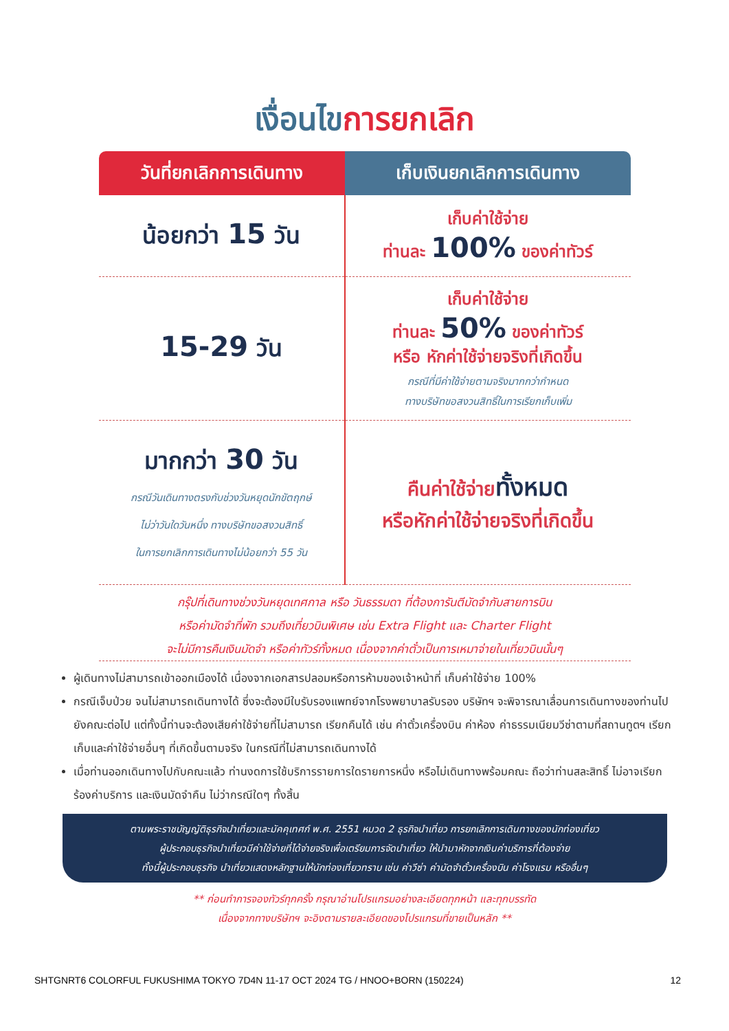เงื่อนไขการยกเลิก
| วันที่ยกเลิกการเดินทาง | เก็บเงินยกเลิกการเดินทาง |
| --- | --- |
| น้อยกว่า 15 วัน | เก็บค่าใช้จ่าย ท่านละ 100% ของค่าทัวร์ |
| 15-29 วัน | เก็บค่าใช้จ่าย ท่านละ 50% ของค่าทัวร์ หรือ หักค่าใช้จ่ายจริงที่เกิดขึ้น กรณีที่มีค่าใช้จ่ายตามจริงมากกว่ากำหนด ทางบริษัทขอสงวนสิทธิ์ในการเรียกเก็บเพิ่ม |
| มากกว่า 30 วัน กรณีวันเดินทางตรงกับช่วงวันหยุดนักขัตฤกษ์ ไม่ว่าวันใดวันหนึ่ง ทางบริษัทขอสงวนสิทธิ์ ในการยกเลิกการเดินทางไม่น้อยกว่า 55 วัน | คืนค่าใช้จ่าย ทั้งหมด หรือหักค่าใช้จ่ายจริงที่เกิดขึ้น |
กรุ๊ปที่เดินทางช่วงวันหยุดเทศกาล หรือ วันธรรมดา ที่ต้องการันตีมัดจำกับสายการบิน
หรือค่ามัดจำที่พัก รวมถึงเที่ยวบินพิเศษ เช่น Extra Flight และ Charter Flight
จะไม่มีการคืนเงินมัดจำ หรือค่าทัวร์ทั้งหมด เนื่องจากค่าตั๋วเป็นการเหมาจ่ายในเที่ยวบินนั้นๆ
ผู้เดินทางไม่สามารถเข้าออกเมืองได้ เนื่องจากเอกสารปลอมหรือการห้ามของเจ้าหน้าที่ เก็บค่าใช้จ่าย 100%
กรณีเจ็บป่วย จนไม่สามารถเดินทางได้ ซึ่งจะต้องมีใบรับรองแพทย์จากโรงพยาบาลรับรอง บริษัทฯ จะพิจารณาเลื่อนการเดินทางของท่านไปยังคณะต่อไป แต่ทั้งนี้ท่านจะต้องเสียค่าใช้จ่ายที่ไม่สามารถ เรียกคืนได้ เช่น ค่าตั๋วเครื่องบิน ค่าห้อง ค่าธรรมเนียมวีซ่าตามที่สถานทูตฯ เรียกเก็บและค่าใช้จ่ายอื่นๆ ที่เกิดขึ้นตามจริง ในกรณีที่ไม่สามารถเดินทางได้
เมื่อท่านออกเดินทางไปกับคณะแล้ว ท่านงดการใช้บริการรายการใดรายการหนึ่ง หรือไม่เดินทางพร้อมคณะ ถือว่าท่านสละสิทธิ์ ไม่อาจเรียกร้องค่าบริการ และเงินมัดจำคืน ไม่ว่ากรณีใดๆ ทั้งสิ้น
ตามพระราชบัญญัติธุรกิจนำเที่ยวและมัคคุเทศก์ พ.ศ. 2551 หมวด 2 ธุรกิจนำเที่ยว การยกเลิกการเดินทางของนักท่องเที่ยว
ผู้ประกอบธุรกิจนำเที่ยวมีค่าใช้จ่ายที่ได้จ่ายจริงเพื่อเตรียมการจัดนำเที่ยว ให้นำมาหักจากเงินค่าบริการที่ต้องจ่าย
ทั้งนี้ผู้ประกอบธุรกิจ นำเที่ยวแสดงหลักฐานให้นักท่องเที่ยวทราบ เช่น ค่าวีซ่า ค่ามัดจำตั๋วเครื่องบิน ค่าโรงแรม หรืออื่นๆ
** ก่อนทำการจองทัวร์ทุกครั้ง กรุณาอ่านโปรแกรมอย่างละเอียดทุกหน้า และทุกบรรทัด
เนื่องจากทางบริษัทฯ จะอิงตามรายละเอียดของโปรแกรมที่ขายเป็นหลัก **
SHTGNRT6 COLORFUL FUKUSHIMA TOKYO 7D4N 11-17 OCT 2024 TG / HNOO+BORN (150224) 12